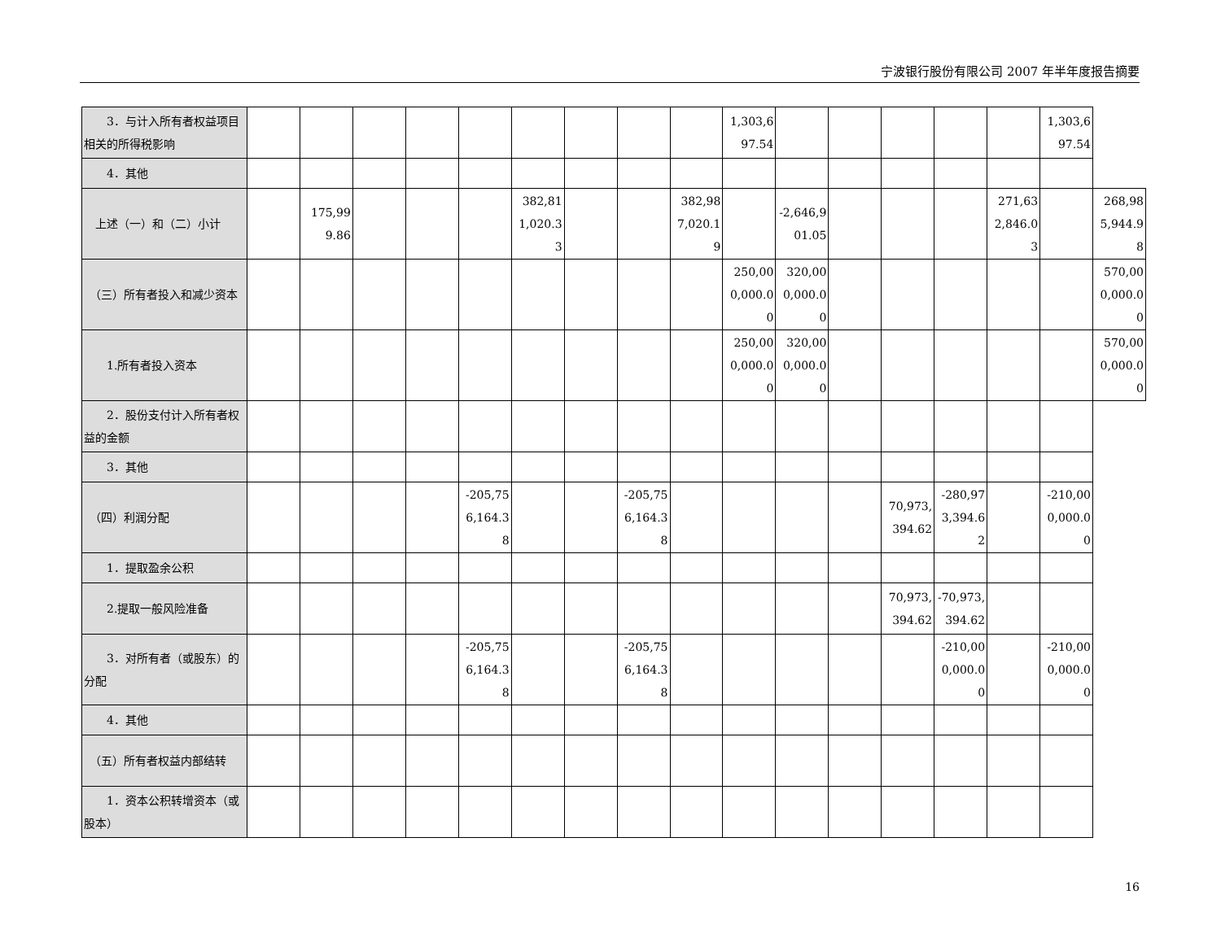宁波银行股份有限公司 2007 年半年度报告摘要
| 3．与计入所有者权益项目相关的所得税影响 | | | | | | | | | | 1,303,697.54 | | | | | | 1,303,697.54 | |
| 4．其他 | | | | | | | | | | | | | | | | | |
| 上述（一）和（二）小计 | | 175,999.86 | | | | 382,811,020.33 | | | 382,987,020.19 | | -2,646,901.05 | | | | 271,632,846.03 | | 268,985,944.98 |
| （三）所有者投入和减少资本 | | | | | | | | | | 250,000,000.00 | 320,000,000.00 | | | | | | 570,000,000.00 |
| 1.所有者投入资本 | | | | | | | | | | 250,000,000.00 | 320,000,000.00 | | | | | | 570,000,000.00 |
| 2．股份支付计入所有者权益的金额 | | | | | | | | | | | | | | | | | |
| 3．其他 | | | | | | | | | | | | | | | | | |
| （四）利润分配 | | | | | -205,756,164.38 | | | -205,756,164.38 | | | | | 70,973,394.62 | -280,973,394.62 | | -210,000,000.00 | |
| 1．提取盈余公积 | | | | | | | | | | | | | | | | | |
| 2.提取一般风险准备 | | | | | | | | | | | | | 70,973,394.62 | -70,973,394.62 | | | |
| 3．对所有者（或股东）的分配 | | | | | -205,756,164.38 | | | -205,756,164.38 | | | | | | -210,000,000.00 | | -210,000,000.00 | |
| 4．其他 | | | | | | | | | | | | | | | | | |
| （五）所有者权益内部结转 | | | | | | | | | | | | | | | | | |
| 1．资本公积转增资本（或股本） | | | | | | | | | | | | | | | | | |
16